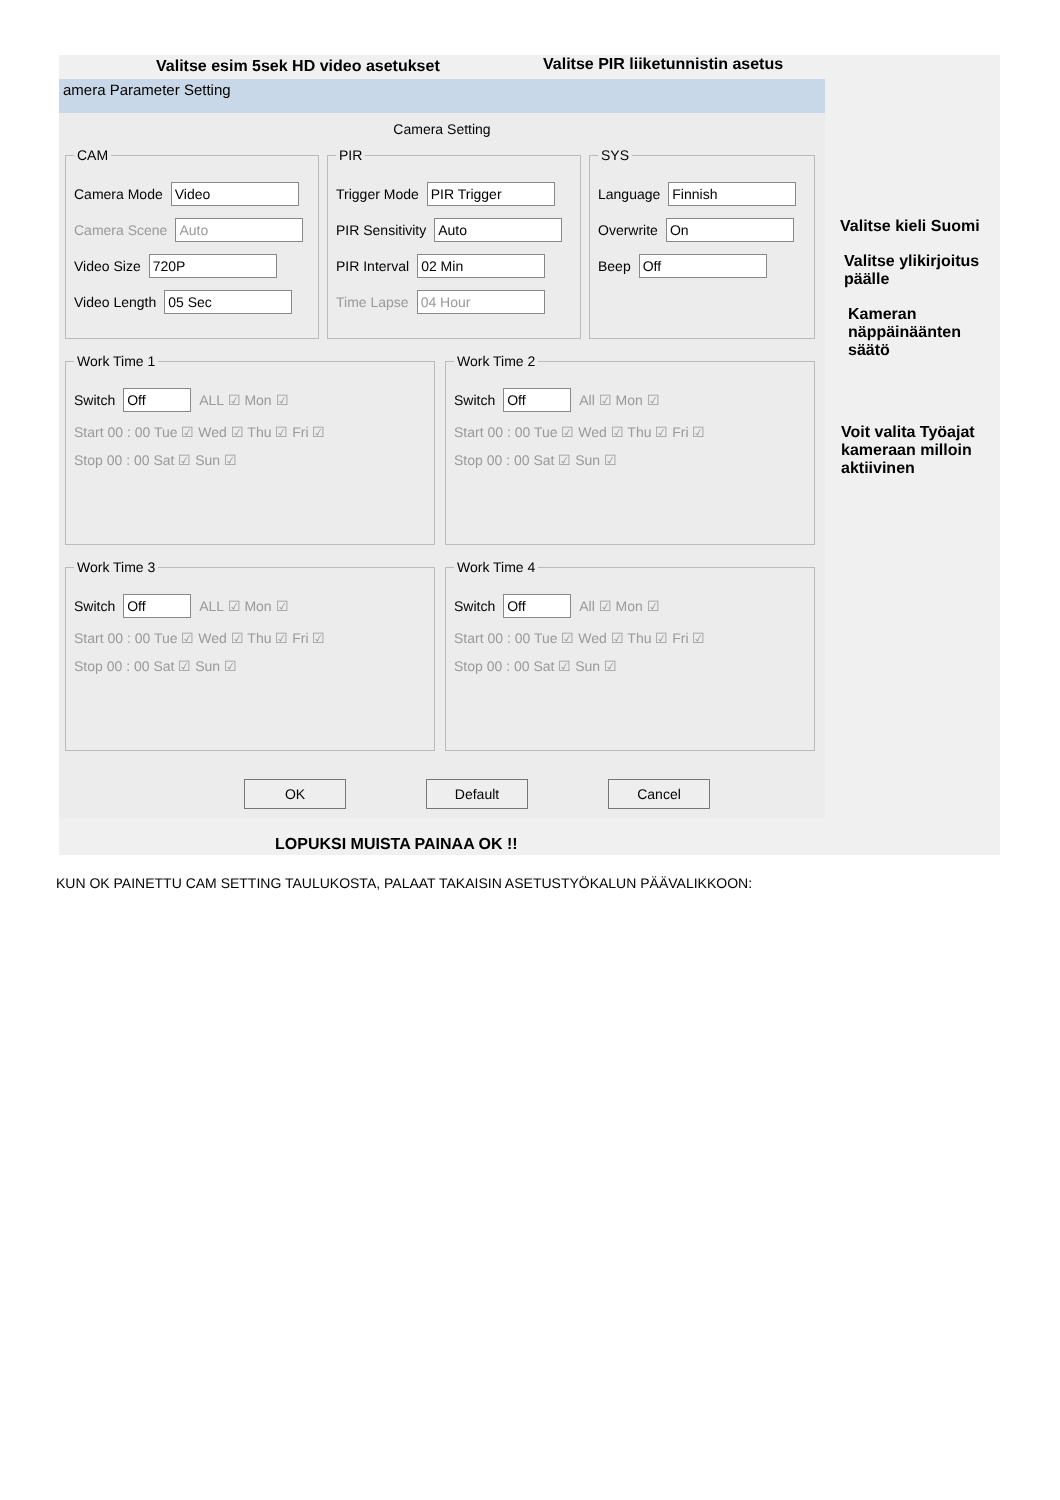Valitse esim 5sek HD video asetukset
Valitse PIR liiketunnistin asetus
amera Parameter Setting
Camera Setting
CAM
Camera Mode Video
Camera Scene Auto
Video Size 720P
Video Length 05 Sec
PIR
Trigger Mode PIR Trigger
PIR Sensitivity Auto
PIR Interval 02 Min
Time Lapse 04 Hour
SYS
Language Finnish
Overwrite On
Beep Off
Work Time 1
Switch Off ALL ☑ Mon ☑
Start 00 : 00 Tue ☑ Wed ☑ Thu ☑ Fri ☑
Stop 00 : 00 Sat ☑ Sun ☑
Work Time 2
Switch Off All ☑ Mon ☑
Start 00 : 00 Tue ☑ Wed ☑ Thu ☑ Fri ☑
Stop 00 : 00 Sat ☑ Sun ☑
Work Time 3
Switch Off ALL ☑ Mon ☑
Start 00 : 00 Tue ☑ Wed ☑ Thu ☑ Fri ☑
Stop 00 : 00 Sat ☑ Sun ☑
Work Time 4
Switch Off All ☑ Mon ☑
Start 00 : 00 Tue ☑ Wed ☑ Thu ☑ Fri ☑
Stop 00 : 00 Sat ☑ Sun ☑
OK Default Cancel
Valitse kieli Suomi
Valitse ylikirjoitus
päälle
Kameran
näppäinäänten
säätö
Voit valita Työajat
kameraan milloin
aktiivinen
LOPUKSI MUISTA PAINAA OK !!
KUN OK PAINETTU CAM SETTING TAULUKOSTA, PALAAT TAKAISIN ASETUSTYÖKALUN PÄÄVALIKKOON: